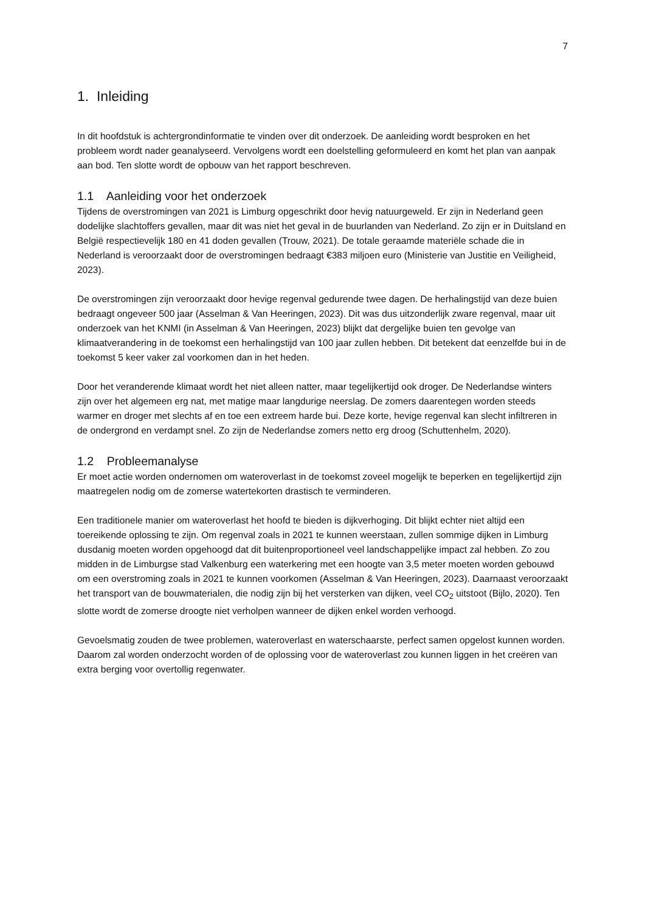7
1. Inleiding
In dit hoofdstuk is achtergrondinformatie te vinden over dit onderzoek. De aanleiding wordt besproken en het probleem wordt nader geanalyseerd. Vervolgens wordt een doelstelling geformuleerd en komt het plan van aanpak aan bod. Ten slotte wordt de opbouw van het rapport beschreven.
1.1 Aanleiding voor het onderzoek
Tijdens de overstromingen van 2021 is Limburg opgeschrikt door hevig natuurgeweld. Er zijn in Nederland geen dodelijke slachtoffers gevallen, maar dit was niet het geval in de buurlanden van Nederland. Zo zijn er in Duitsland en België respectievelijk 180 en 41 doden gevallen (Trouw, 2021). De totale geraamde materiële schade die in Nederland is veroorzaakt door de overstromingen bedraagt €383 miljoen euro (Ministerie van Justitie en Veiligheid, 2023).
De overstromingen zijn veroorzaakt door hevige regenval gedurende twee dagen. De herhalingstijd van deze buien bedraagt ongeveer 500 jaar (Asselman & Van Heeringen, 2023). Dit was dus uitzonderlijk zware regenval, maar uit onderzoek van het KNMI (in Asselman & Van Heeringen, 2023) blijkt dat dergelijke buien ten gevolge van klimaatverandering in de toekomst een herhalingstijd van 100 jaar zullen hebben. Dit betekent dat eenzelfde bui in de toekomst 5 keer vaker zal voorkomen dan in het heden.
Door het veranderende klimaat wordt het niet alleen natter, maar tegelijkertijd ook droger. De Nederlandse winters zijn over het algemeen erg nat, met matige maar langdurige neerslag. De zomers daarentegen worden steeds warmer en droger met slechts af en toe een extreem harde bui. Deze korte, hevige regenval kan slecht infiltreren in de ondergrond en verdampt snel. Zo zijn de Nederlandse zomers netto erg droog (Schuttenhelm, 2020).
1.2 Probleemanalyse
Er moet actie worden ondernomen om wateroverlast in de toekomst zoveel mogelijk te beperken en tegelijkertijd zijn maatregelen nodig om de zomerse watertekorten drastisch te verminderen.
Een traditionele manier om wateroverlast het hoofd te bieden is dijkverhoging. Dit blijkt echter niet altijd een toereikende oplossing te zijn. Om regenval zoals in 2021 te kunnen weerstaan, zullen sommige dijken in Limburg dusdanig moeten worden opgehoogd dat dit buitenproportioneel veel landschappelijke impact zal hebben. Zo zou midden in de Limburgse stad Valkenburg een waterkering met een hoogte van 3,5 meter moeten worden gebouwd om een overstroming zoals in 2021 te kunnen voorkomen (Asselman & Van Heeringen, 2023). Daarnaast veroorzaakt het transport van de bouwmaterialen, die nodig zijn bij het versterken van dijken, veel CO<sub>2</sub> uitstoot (Bijlo, 2020). Ten slotte wordt de zomerse droogte niet verholpen wanneer de dijken enkel worden verhoogd.
Gevoelsmatig zouden de twee problemen, wateroverlast en waterschaarste, perfect samen opgelost kunnen worden. Daarom zal worden onderzocht worden of de oplossing voor de wateroverlast zou kunnen liggen in het creëren van extra berging voor overtollig regenwater.